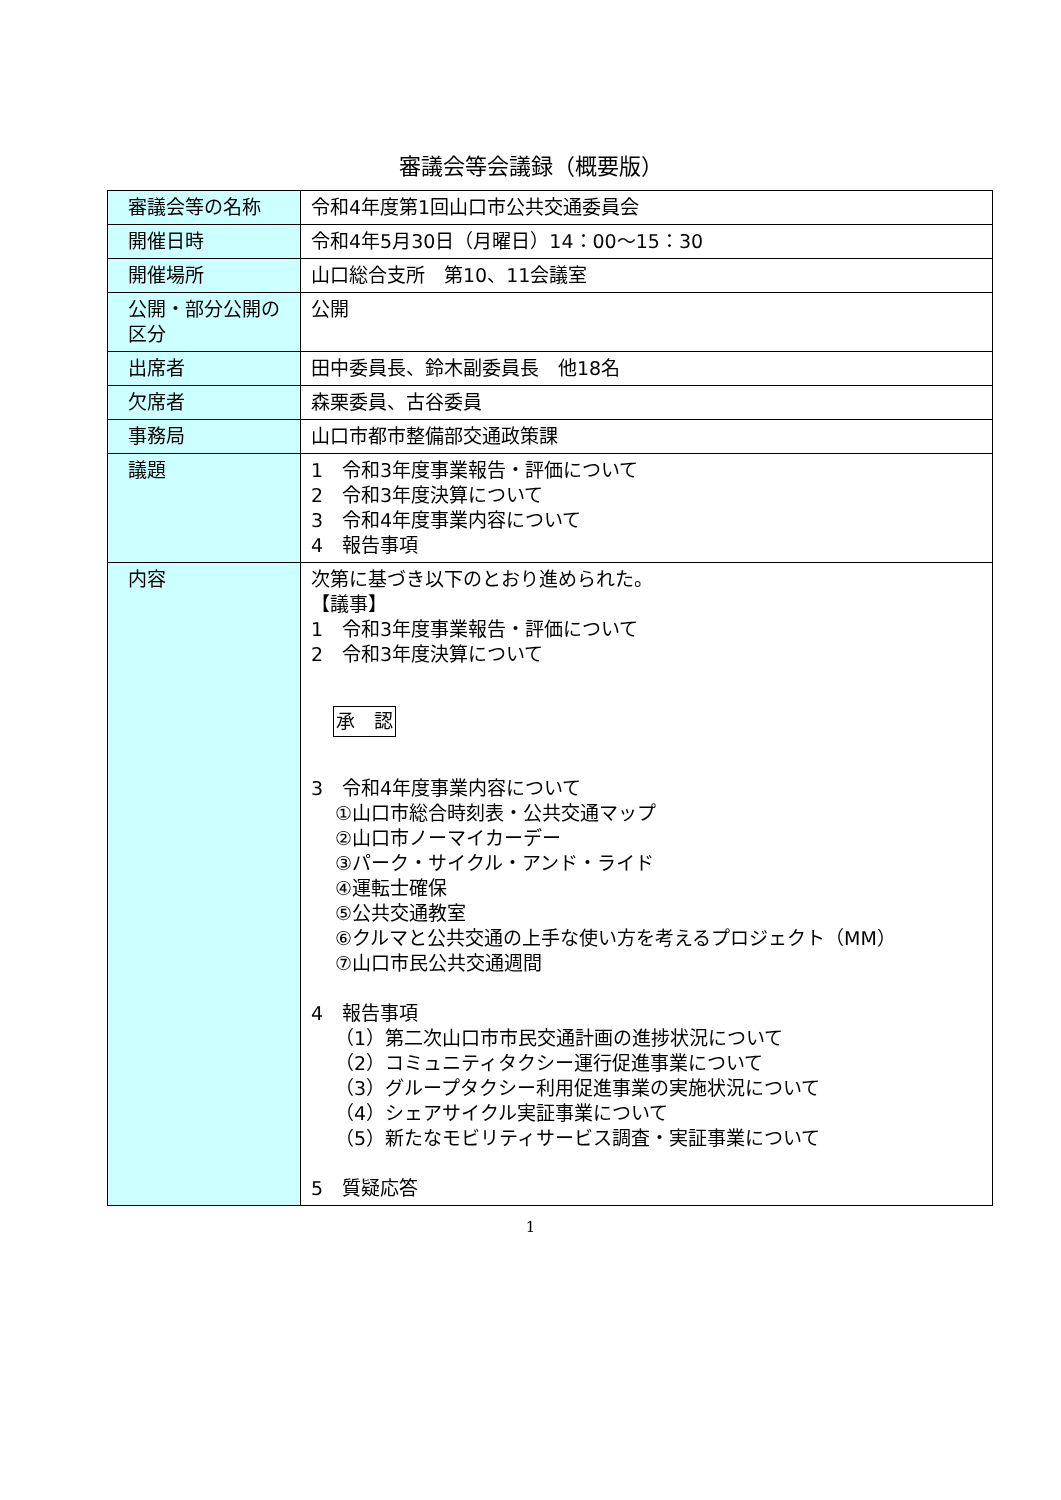審議会等会議録（概要版）
| 審議会等の名称 | 令和4年度第1回山口市公共交通委員会 |
| 開催日時 | 令和4年5月30日（月曜日）14：00～15：30 |
| 開催場所 | 山口総合支所 第10、11会議室 |
| 公開・部分公開の区分 | 公開 |
| 出席者 | 田中委員長、鈴木副委員長 他18名 |
| 欠席者 | 森栗委員、古谷委員 |
| 事務局 | 山口市都市整備部交通政策課 |
| 議題 | 1 令和3年度事業報告・評価について 2 令和3年度決算について 3 令和4年度事業内容について 4 報告事項 |
| 内容 | 次第に基づき以下のとおり進められた。 【議事】 1 令和3年度事業報告・評価について 2 令和3年度決算について 承 認 3 令和4年度事業内容について ①山口市総合時刻表・公共交通マップ ②山口市ノーマイカーデー ③パーク・サイクル・アンド・ライド ④運転士確保 ⑤公共交通教室 ⑥クルマと公共交通の上手な使い方を考えるプロジェクト（MM） ⑦山口市民公共交通週間 4 報告事項 （1）第二次山口市市民交通計画の進捗状況について （2）コミュニティタクシー運行促進事業について （3）グループタクシー利用促進事業の実施状況について （4）シェアサイクル実証事業について （5）新たなモビリティサービス調査・実証事業について 5 質疑応答 |
1